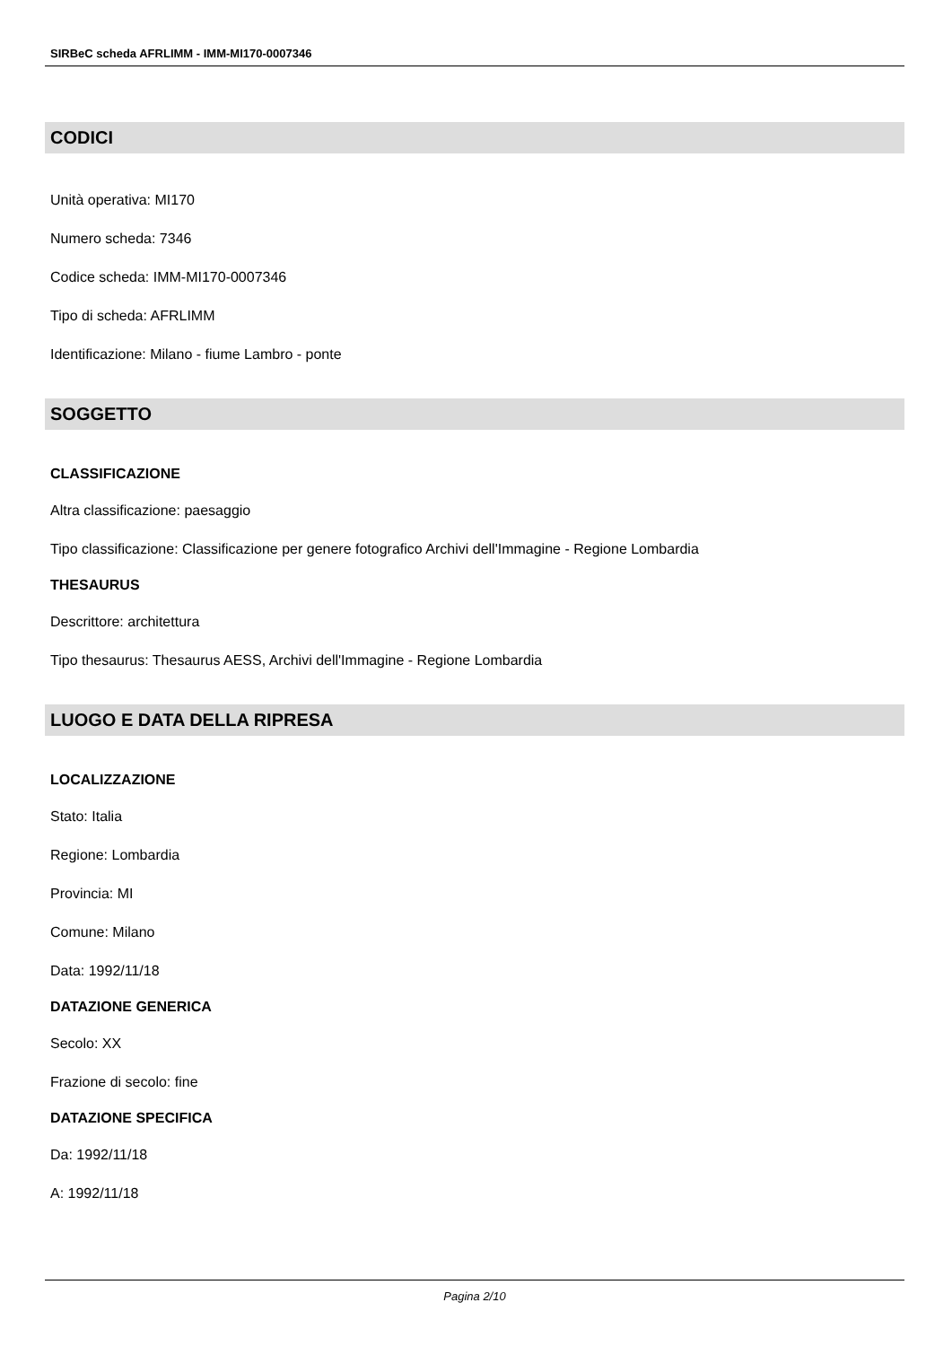SIRBeC scheda AFRLIMM - IMM-MI170-0007346
CODICI
Unità operativa: MI170
Numero scheda: 7346
Codice scheda: IMM-MI170-0007346
Tipo di scheda: AFRLIMM
Identificazione: Milano - fiume Lambro - ponte
SOGGETTO
CLASSIFICAZIONE
Altra classificazione: paesaggio
Tipo classificazione: Classificazione per genere fotografico Archivi dell'Immagine - Regione Lombardia
THESAURUS
Descrittore: architettura
Tipo thesaurus: Thesaurus AESS, Archivi dell'Immagine - Regione Lombardia
LUOGO E DATA DELLA RIPRESA
LOCALIZZAZIONE
Stato: Italia
Regione: Lombardia
Provincia: MI
Comune: Milano
Data: 1992/11/18
DATAZIONE GENERICA
Secolo: XX
Frazione di secolo: fine
DATAZIONE SPECIFICA
Da: 1992/11/18
A: 1992/11/18
Pagina 2/10